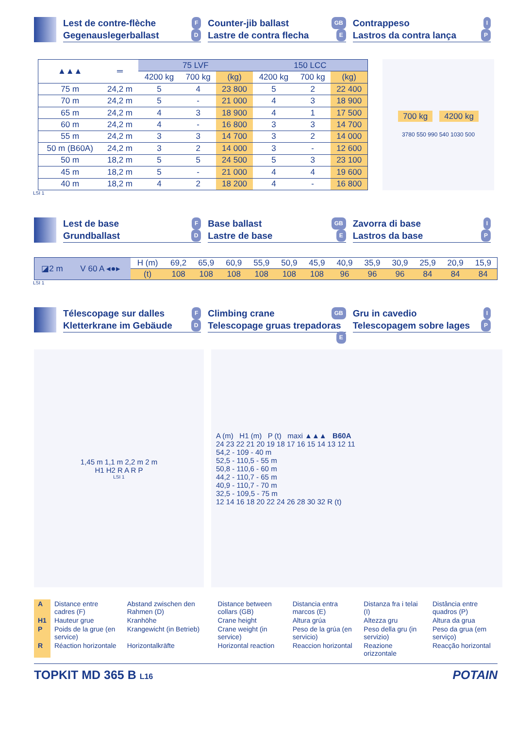Lest de contre-flèche F
Gegenauslegerballast D
Counter-jib ballast GB
Lastre de contra flecha E
Contrappeso I
Lastros da contra lança P
| ▲▲▲ | ═ | 75 LVF | | | 150 LCC | | |
| --- | --- | --- | --- | --- | --- | --- | --- |
| | | 4200 kg | 700 kg | (kg) | 4200 kg | 700 kg | (kg) |
| 75 m | 24,2 m | 5 | 4 | 23 800 | 5 | 2 | 22 400 |
| 70 m | 24,2 m | 5 | - | 21 000 | 4 | 3 | 18 900 |
| 65 m | 24,2 m | 4 | 3 | 18 900 | 4 | 1 | 17 500 |
| 60 m | 24,2 m | 4 | - | 16 800 | 3 | 3 | 14 700 |
| 55 m | 24,2 m | 3 | 3 | 14 700 | 3 | 2 | 14 000 |
| 50 m (B60A) | 24,2 m | 3 | 2 | 14 000 | 3 | - | 12 600 |
| 50 m | 18,2 m | 5 | 5 | 24 500 | 5 | 3 | 23 100 |
| 45 m | 18,2 m | 5 | - | 21 000 | 4 | 4 | 19 600 |
| 40 m | 18,2 m | 4 | 2 | 18 200 | 4 | - | 16 800 |
700 kg 4200 kg
3780 550 990 540 1030 500
LSI 1
Lest de base F
Grundballast D
Base ballast GB
Lastre de base E
Zavorra di base I
Lastros da base P
| ◪2 m | V 60 A ◂●▸ | H (m) | 69,2 | 65,9 | 60,9 | 55,9 | 50,9 | 45,9 | 40,9 | 35,9 | 30,9 | 25,9 | 20,9 | 15,9 |
| | | (t) | 108 | 108 | 108 | 108 | 108 | 108 | 96 | 96 | 96 | 84 | 84 | 84 |
LSI 1
Télescopage sur dalles F
Kletterkrane im Gebäude D
Climbing crane GB
Telescopage gruas trepadoras E
Gru in cavedio I
Telescopagem sobre lages P
1,45 m 1,1 m 2,2 m 2 m
H1 H2 R A R P
LSI 1
A (m) H1 (m) P (t) maxi ▲▲▲ B60A
24 23 22 21 20 19 18 17 16 15 14 13 12 11
54,2 - 109 - 40 m
52,5 - 110,5 - 55 m
50,8 - 110,6 - 60 m
44,2 - 110,7 - 65 m
40,9 - 110,7 - 70 m
32,5 - 109,5 - 75 m
12 14 16 18 20 22 24 26 28 30 32 R (t)
| A | Distance entre cadres (F) | Abstand zwischen den Rahmen (D) | Distance between collars (GB) | Distancia entra marcos (E) | Distanza fra i telai (I) | Distância entre quadros (P) |
| H1 | Hauteur grue | Kranhöhe | Crane height | Altura grúa | Altezza gru | Altura da grua |
| P | Poids de la grue (en service) | Krangewicht (in Betrieb) | Crane weight (in service) | Peso de la grúa (en servicio) | Peso della gru (in servizio) | Peso da grua (em serviço) |
| R | Réaction horizontale | Horizontalkräfte | Horizontal reaction | Reaccion horizontal | Reazione orizzontale | Reacção horizontal |
TOPKIT MD 365 B L16 POTAIN